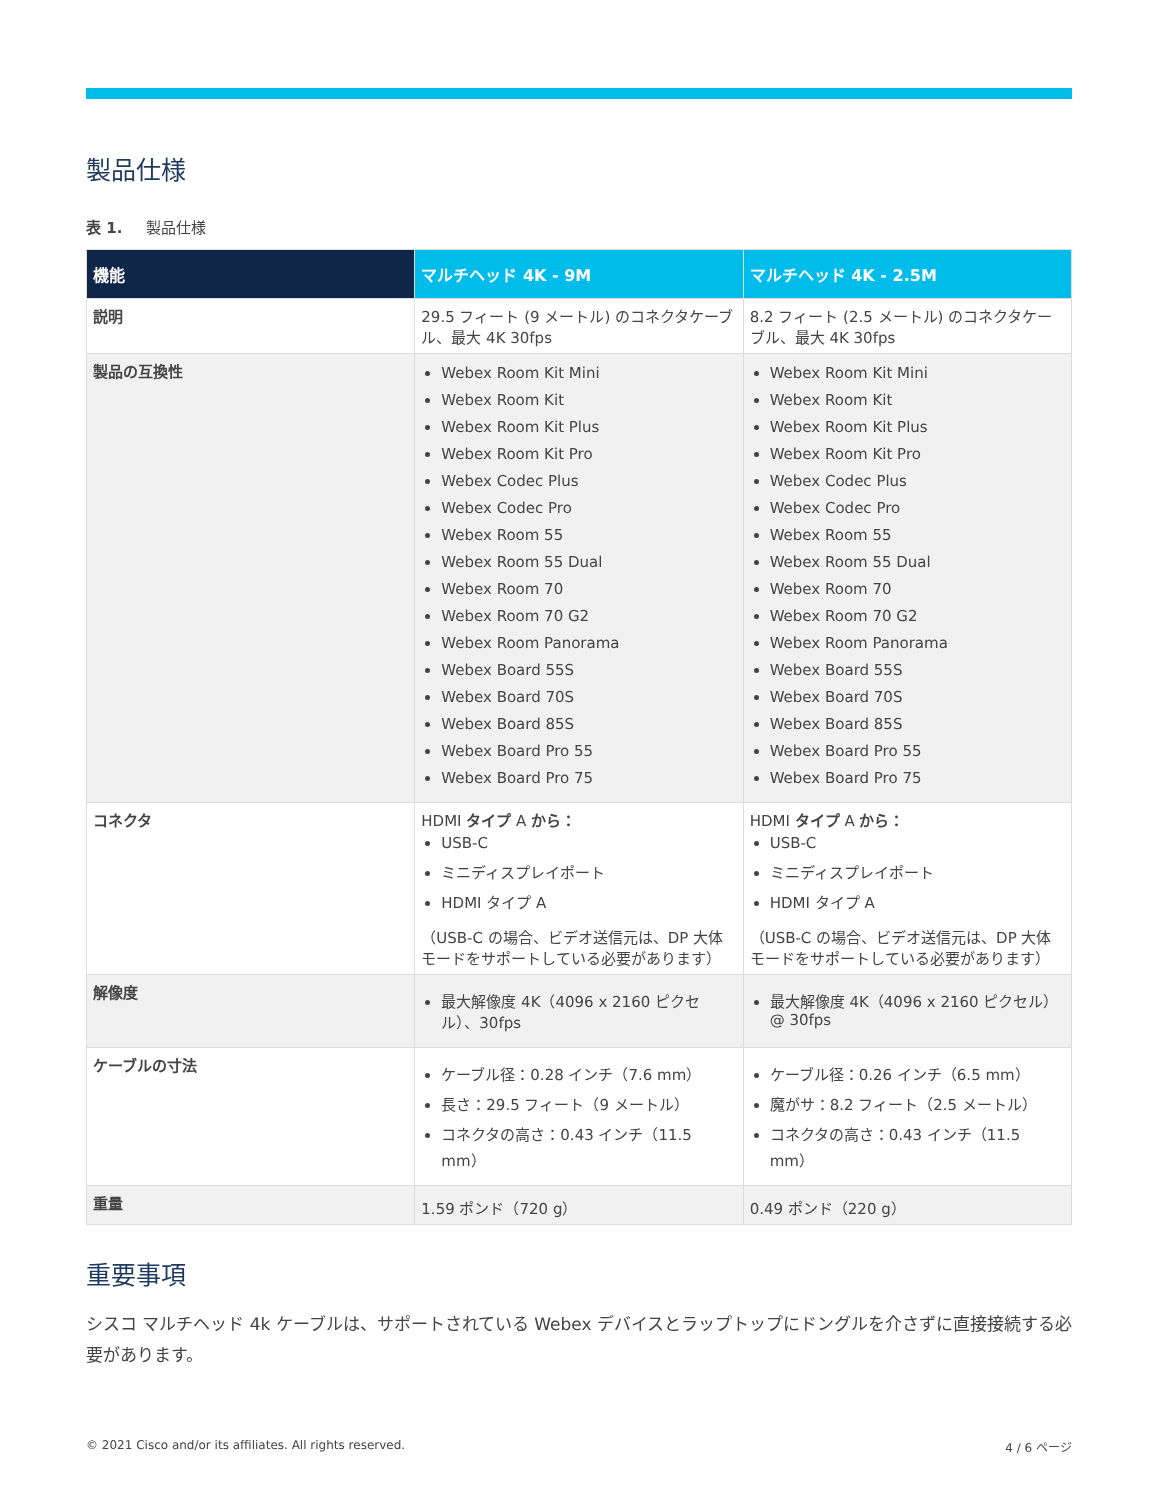製品仕様
表 1. 製品仕様
| 機能 | マルチヘッド 4K - 9M | マルチヘッド 4K - 2.5M |
| --- | --- | --- |
| 説明 | 29.5 フィート (9 メートル) のコネクタケーブル、最大 4K 30fps | 8.2 フィート (2.5 メートル) のコネクタケーブル、最大 4K 30fps |
| 製品の互換性 | Webex Room Kit Mini Webex Room Kit Webex Room Kit Plus Webex Room Kit Pro Webex Codec Plus Webex Codec Pro Webex Room 55 Webex Room 55 Dual Webex Room 70 Webex Room 70 G2 Webex Room Panorama Webex Board 55S Webex Board 70S Webex Board 85S Webex Board Pro 55 Webex Board Pro 75 | Webex Room Kit Mini Webex Room Kit Webex Room Kit Plus Webex Room Kit Pro Webex Codec Plus Webex Codec Pro Webex Room 55 Webex Room 55 Dual Webex Room 70 Webex Room 70 G2 Webex Room Panorama Webex Board 55S Webex Board 70S Webex Board 85S Webex Board Pro 55 Webex Board Pro 75 |
| コネクタ | HDMI タイプ A から： USB-C ミニディスプレイポート HDMI タイプ A （USB-C の場合、ビデオ送信元は、DP 大体モードをサポートしている必要があります） | HDMI タイプ A から： USB-C ミニディスプレイポート HDMI タイプ A （USB-C の場合、ビデオ送信元は、DP 大体モードをサポートしている必要があります） |
| 解像度 | 最大解像度 4K（4096 x 2160 ピクセル）、30fps | 最大解像度 4K（4096 x 2160 ピクセル）@ 30fps |
| ケーブルの寸法 | ケーブル径：0.28 インチ（7.6 mm） 長さ：29.5 フィート（9 メートル） コネクタの高さ：0.43 インチ（11.5 mm） | ケーブル径：0.26 インチ（6.5 mm） 魔がサ：8.2 フィート（2.5 メートル） コネクタの高さ：0.43 インチ（11.5 mm） |
| 重量 | 1.59 ポンド（720 g） | 0.49 ポンド（220 g） |
重要事項
シスコ マルチヘッド 4k ケーブルは、サポートされている Webex デバイスとラップトップにドングルを介さずに直接接続する必要があります。
© 2021 Cisco and/or its affiliates. All rights reserved. 4 / 6 ページ